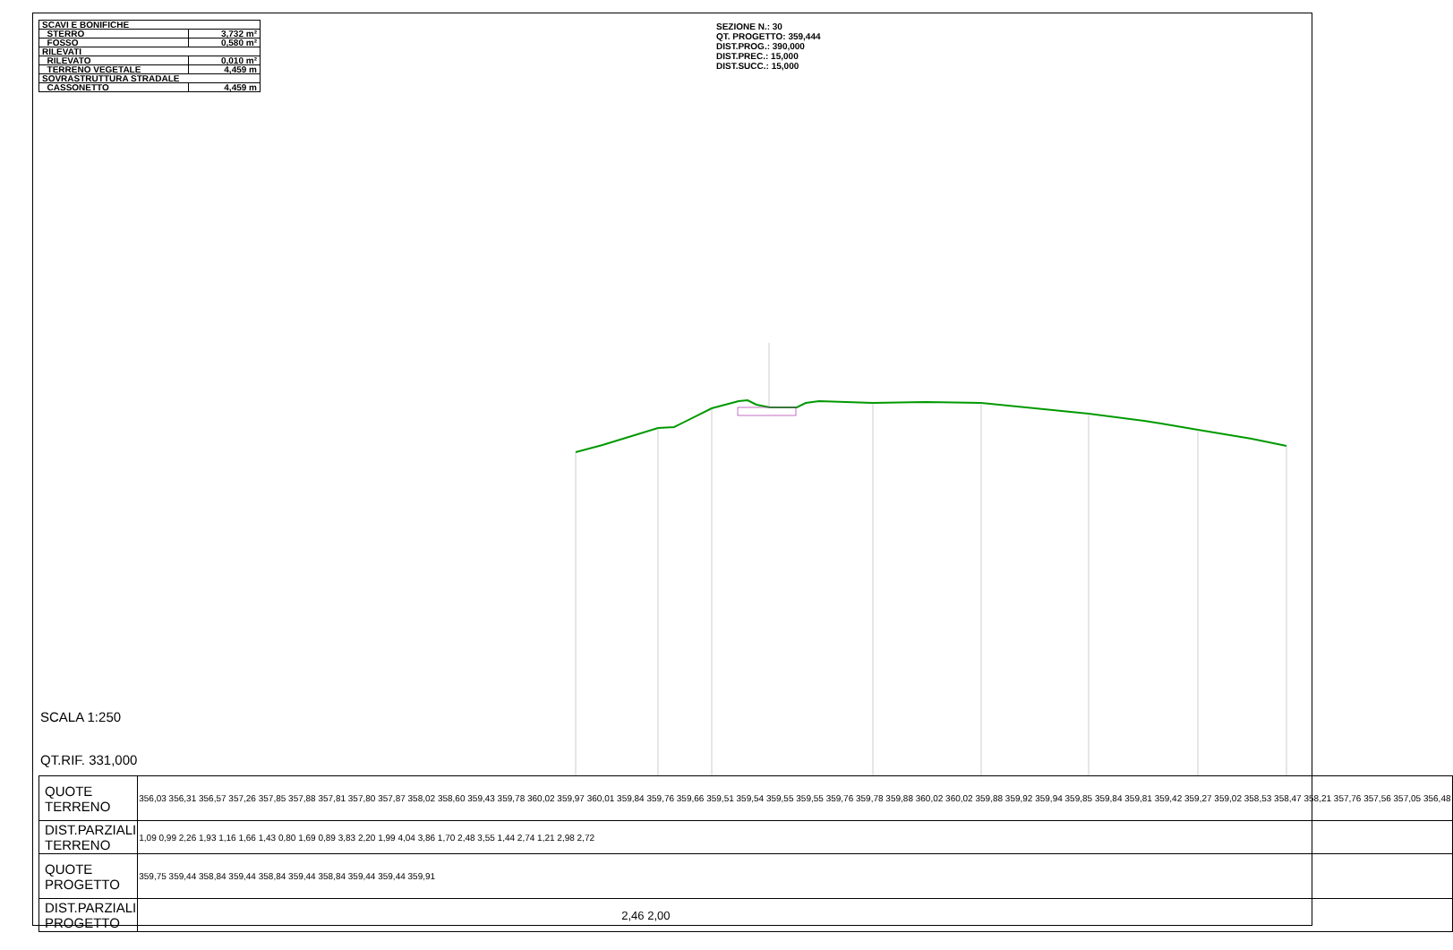| SCAVI E BONIFICHE | |
| STERRO | 3,732 m² |
| FOSSO | 0,580 m² |
| RILEVATI | |
| RILEVATO | 0,010 m² |
| TERRENO VEGETALE | 4,459 m |
| SOVRASTRUTTURA STRADALE | |
| CASSONETTO | 4,459 m |
SEZIONE N.: 30
QT. PROGETTO: 359,444
DIST.PROG.: 390,000
DIST.PREC.: 15,000
DIST.SUCC.: 15,000
SCALA 1:250
QT.RIF. 331,000
| QUOTE TERRENO | 356,03 356,31 356,57 357,26 357,85 357,88 357,81 357,80 357,87 358,02 358,60 359,43 359,78 360,02 359,97 360,01 359,84 359,76 359,66 359,51 359,54 359,55 359,55 359,76 359,78 359,88 360,02 360,02 359,88 359,92 359,94 359,85 359,84 359,81 359,42 359,27 359,02 358,53 358,47 358,21 357,76 357,56 357,05 356,48 |
| DIST.PARZIALI TERRENO | 1,09 0,99 2,26 1,93 1,16 1,66 1,43 0,80 1,69 0,89 3,83 2,20 1,99 4,04 3,86 1,70 2,48 3,55 1,44 2,74 1,21 2,98 2,72 |
| QUOTE PROGETTO | 359,75 359,44 358,84 359,44 358,84 359,44 358,84 359,44 359,44 359,91 |
| DIST.PARZIALI PROGETTO | 2,46 2,00 |